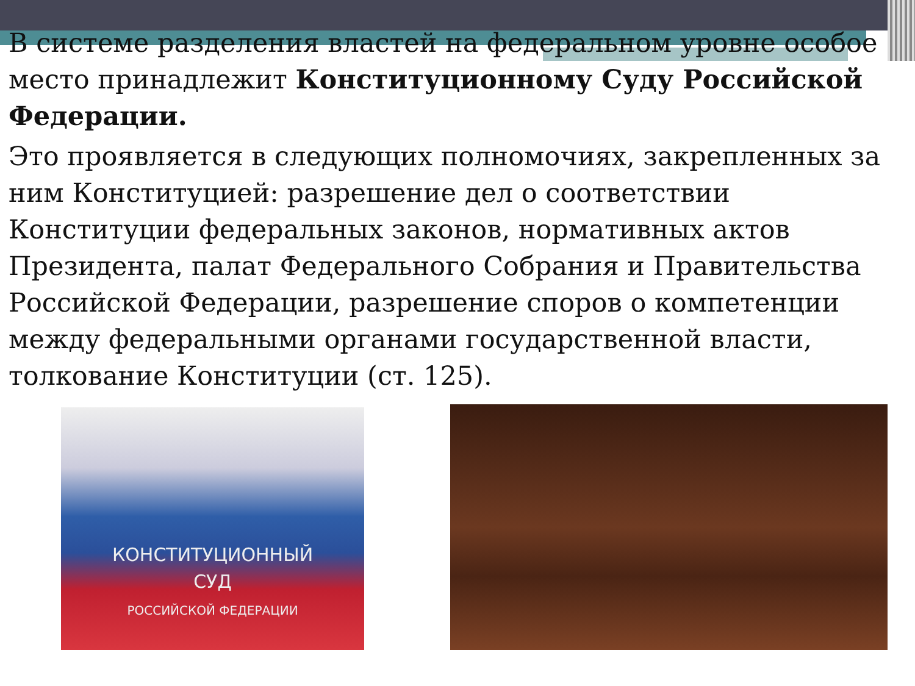В системе разделения властей на федеральном уровне особое место принадлежит Конституционному Суду Российской Федерации.
Это проявляется в следующих полномочиях, закрепленных за ним Конституцией: разрешение дел о соответствии Конституции федеральных законов, нормативных актов Президента, палат Федерального Собрания и Правительства Российской Федерации, разрешение споров о компетенции между федеральными органами государственной власти, толкование Конституции (ст. 125).
КОНСТИТУЦИОННЫЙ
СУД
РОССИЙСКОЙ ФЕДЕРАЦИИ